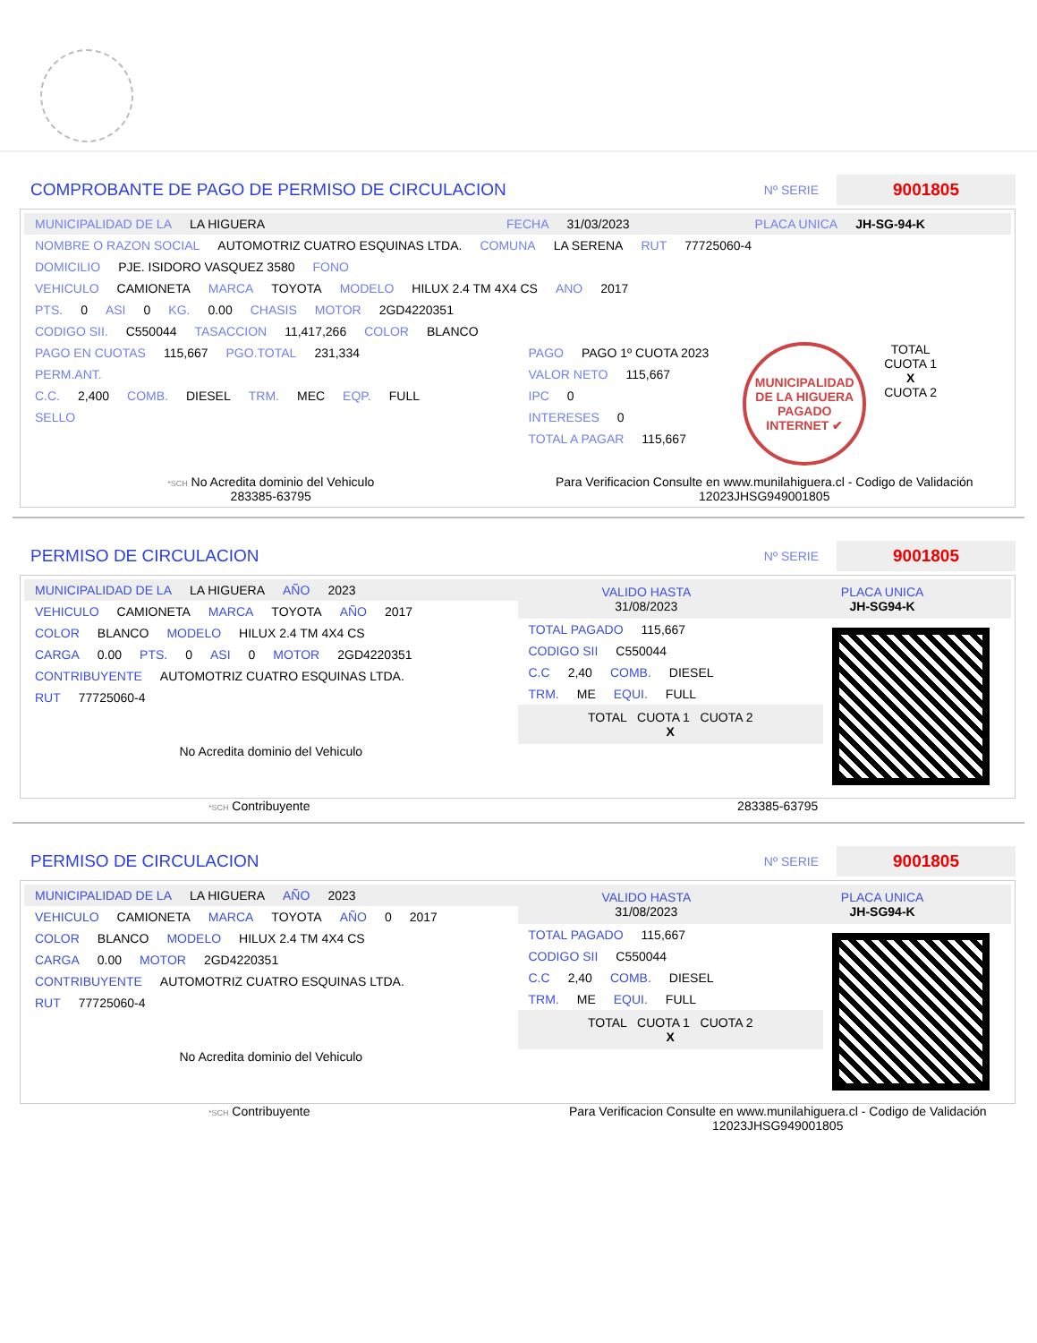COMPROBANTE DE PAGO DE PERMISO DE CIRCULACION
Nº SERIE
9001805
MUNICIPALIDAD DE LA LA HIGUERA FECHA 31/03/2023 PLACA UNICA JH-SG-94-K
NOMBRE O RAZON SOCIAL AUTOMOTRIZ CUATRO ESQUINAS LTDA. COMUNA LA SERENA RUT 77725060-4
DOMICILIO PJE. ISIDORO VASQUEZ 3580 FONO
VEHICULO CAMIONETA MARCA TOYOTA MODELO HILUX 2.4 TM 4X4 CS ANO 2017
PTS. 0 ASI 0 KG. 0.00 CHASIS MOTOR 2GD4220351
CODIGO SII. C550044 TASACCION 11,417,266 COLOR BLANCO
PAGO EN CUOTAS 115,667 PGO.TOTAL 231,334
PERM.ANT.
C.C. 2,400 COMB. DIESEL TRM. MEC EQP. FULL
SELLO
PAGO PAGO 1º CUOTA 2023
VALOR NETO 115,667
IPC 0
INTERESES 0
TOTAL A PAGAR 115,667
MUNICIPALIDAD DE LA HIGUERA
PAGADO INTERNET ✔
TOTAL
CUOTA 1
X
CUOTA 2
*SCH No Acredita dominio del Vehiculo
283385-63795
Para Verificacion Consulte en www.munilahiguera.cl - Codigo de Validación
12023JHSG949001805
PERMISO DE CIRCULACION
Nº SERIE
9001805
MUNICIPALIDAD DE LA LA HIGUERA AÑO 2023
VEHICULO CAMIONETA MARCA TOYOTA AÑO 2017
COLOR BLANCO MODELO HILUX 2.4 TM 4X4 CS
CARGA 0.00 PTS. 0 ASI 0 MOTOR 2GD4220351
CONTRIBUYENTE AUTOMOTRIZ CUATRO ESQUINAS LTDA.
RUT 77725060-4
No Acredita dominio del Vehiculo
VALIDO HASTA
31/08/2023
PLACA UNICA
JH-SG94-K
TOTAL PAGADO 115,667
CODIGO SII C550044
C.C 2,40 COMB. DIESEL
TRM. ME EQUI. FULL
TOTAL CUOTA 1 CUOTA 2
X
*SCH Contribuyente 283385-63795
PERMISO DE CIRCULACION
Nº SERIE
9001805
MUNICIPALIDAD DE LA LA HIGUERA AÑO 2023
VEHICULO CAMIONETA MARCA TOYOTA AÑO 0 2017
COLOR BLANCO MODELO HILUX 2.4 TM 4X4 CS
CARGA 0.00 MOTOR 2GD4220351
CONTRIBUYENTE AUTOMOTRIZ CUATRO ESQUINAS LTDA.
RUT 77725060-4
No Acredita dominio del Vehiculo
VALIDO HASTA
31/08/2023
PLACA UNICA
JH-SG94-K
TOTAL PAGADO 115,667
CODIGO SII C550044
C.C 2,40 COMB. DIESEL
TRM. ME EQUI. FULL
TOTAL CUOTA 1 CUOTA 2
X
*SCH Contribuyente Para Verificacion Consulte en www.munilahiguera.cl - Codigo de Validación
12023JHSG949001805